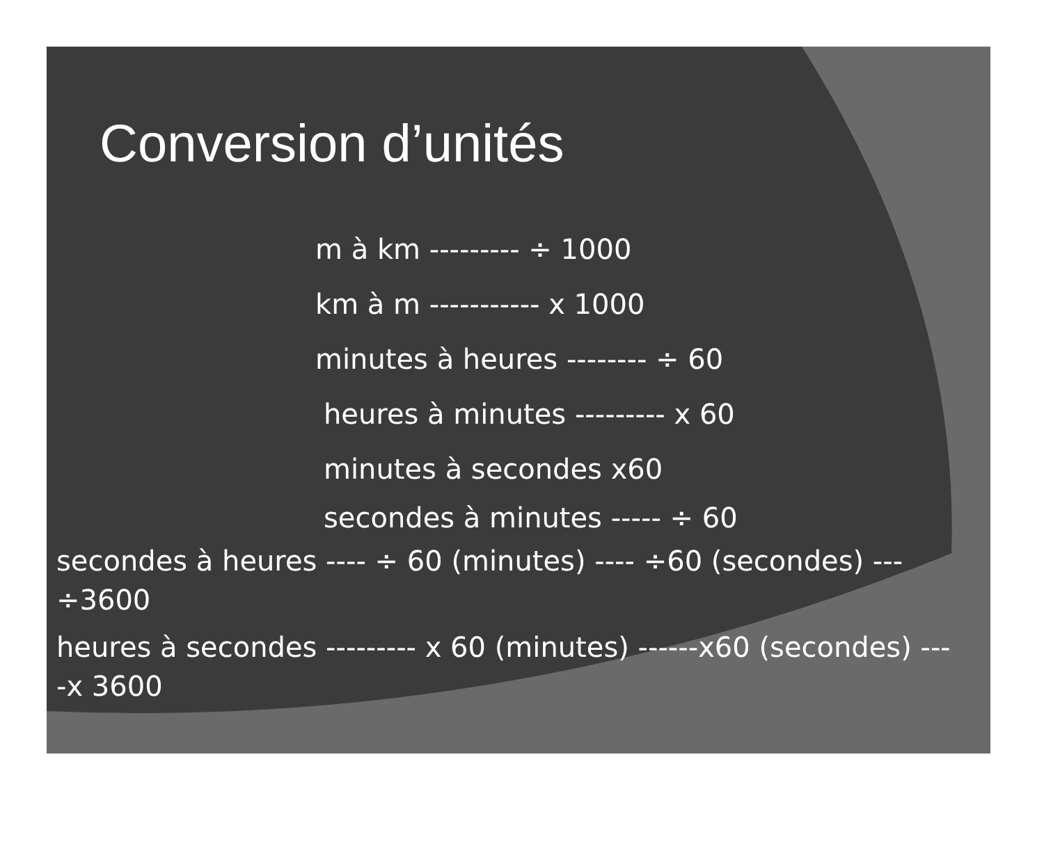Conversion d’unités
m à km --------- ÷ 1000
km à m ----------- x 1000
minutes à heures -------- ÷ 60
heures à minutes --------- x 60
minutes à secondes x60
secondes à minutes ----- ÷ 60
secondes à heures ---- ÷ 60 (minutes) ---- ÷60 (secondes) ---
÷3600
heures à secondes --------- x 60 (minutes) ------x60 (secondes) ---
-x 3600